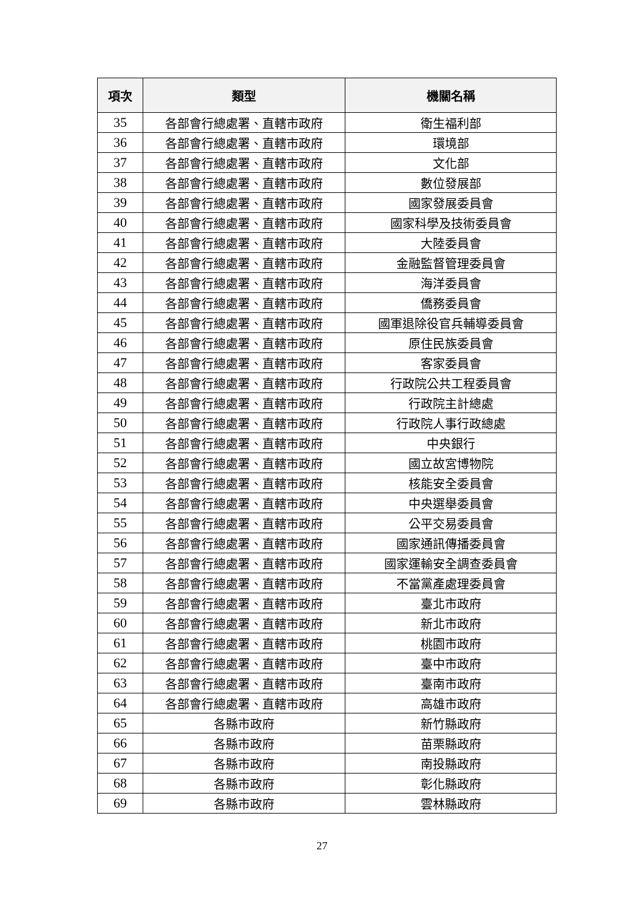| 項次 | 類型 | 機關名稱 |
| --- | --- | --- |
| 35 | 各部會行總處署、直轄市政府 | 衛生福利部 |
| 36 | 各部會行總處署、直轄市政府 | 環境部 |
| 37 | 各部會行總處署、直轄市政府 | 文化部 |
| 38 | 各部會行總處署、直轄市政府 | 數位發展部 |
| 39 | 各部會行總處署、直轄市政府 | 國家發展委員會 |
| 40 | 各部會行總處署、直轄市政府 | 國家科學及技術委員會 |
| 41 | 各部會行總處署、直轄市政府 | 大陸委員會 |
| 42 | 各部會行總處署、直轄市政府 | 金融監督管理委員會 |
| 43 | 各部會行總處署、直轄市政府 | 海洋委員會 |
| 44 | 各部會行總處署、直轄市政府 | 僑務委員會 |
| 45 | 各部會行總處署、直轄市政府 | 國軍退除役官兵輔導委員會 |
| 46 | 各部會行總處署、直轄市政府 | 原住民族委員會 |
| 47 | 各部會行總處署、直轄市政府 | 客家委員會 |
| 48 | 各部會行總處署、直轄市政府 | 行政院公共工程委員會 |
| 49 | 各部會行總處署、直轄市政府 | 行政院主計總處 |
| 50 | 各部會行總處署、直轄市政府 | 行政院人事行政總處 |
| 51 | 各部會行總處署、直轄市政府 | 中央銀行 |
| 52 | 各部會行總處署、直轄市政府 | 國立故宮博物院 |
| 53 | 各部會行總處署、直轄市政府 | 核能安全委員會 |
| 54 | 各部會行總處署、直轄市政府 | 中央選舉委員會 |
| 55 | 各部會行總處署、直轄市政府 | 公平交易委員會 |
| 56 | 各部會行總處署、直轄市政府 | 國家通訊傳播委員會 |
| 57 | 各部會行總處署、直轄市政府 | 國家運輸安全調查委員會 |
| 58 | 各部會行總處署、直轄市政府 | 不當黨產處理委員會 |
| 59 | 各部會行總處署、直轄市政府 | 臺北市政府 |
| 60 | 各部會行總處署、直轄市政府 | 新北市政府 |
| 61 | 各部會行總處署、直轄市政府 | 桃園市政府 |
| 62 | 各部會行總處署、直轄市政府 | 臺中市政府 |
| 63 | 各部會行總處署、直轄市政府 | 臺南市政府 |
| 64 | 各部會行總處署、直轄市政府 | 高雄市政府 |
| 65 | 各縣市政府 | 新竹縣政府 |
| 66 | 各縣市政府 | 苗栗縣政府 |
| 67 | 各縣市政府 | 南投縣政府 |
| 68 | 各縣市政府 | 彰化縣政府 |
| 69 | 各縣市政府 | 雲林縣政府 |
27